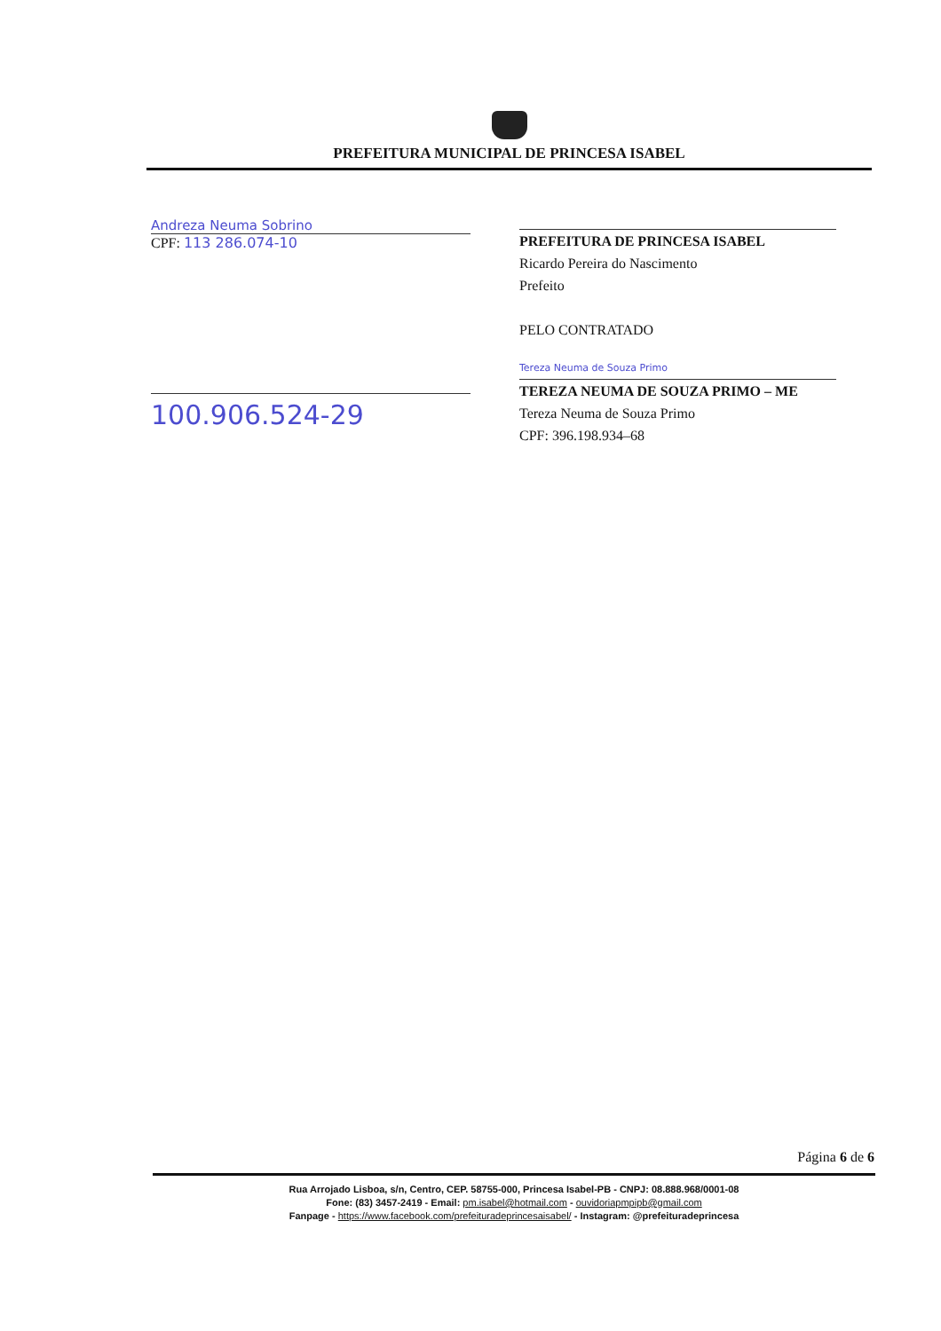PREFEITURA MUNICIPAL DE PRINCESA ISABEL
Andreza Neuma Sobrino
CPF: 113 286.074-10
100.906.524-29
PREFEITURA DE PRINCESA ISABEL
Ricardo Pereira do Nascimento
Prefeito
PELO CONTRATADO
Tereza Neuma de Souza Primo
TEREZA NEUMA DE SOUZA PRIMO – ME
Tereza Neuma de Souza Primo
CPF: 396.198.934–68
Página 6 de 6
Rua Arrojado Lisboa, s/n, Centro, CEP. 58755-000, Princesa Isabel-PB - CNPJ: 08.888.968/0001-08
Fone: (83) 3457-2419 - Email: pm.isabel@hotmail.com - ouvidoriapmpipb@gmail.com
Fanpage - https://www.facebook.com/prefeituradeprincesaisabel/ - Instagram: @prefeituradeprincesa